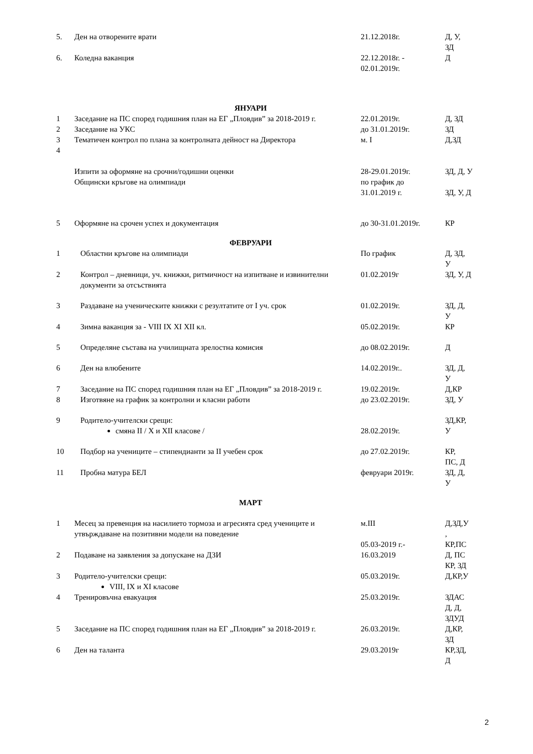| 5. | Ден на отворените врати | 21.12.2018г. | Д, У, ЗД |
| 6. | Коледна ваканция | 22.12.2018г. - 02.01.2019г. | Д |
| ЯНУАРИ | | | |
| 1 | Заседание на ПС според годишния план на ЕГ „Пловдив” за 2018-2019 г. | 22.01.2019г. | Д, ЗД |
| 2 | Заседание на УКС | до 31.01.2019г. | ЗД |
| 3 | Тематичен контрол по плана за контролната дейност на Директора | м. I | Д,ЗД |
| 4 | | | |
| | Изпити за оформяне на срочни/годишни оценки Общински кръгове на олимпиади | 28-29.01.2019г. по график до 31.01.2019 г. | ЗД, Д, У ЗД, У, Д |
| 5 | Оформяне на срочен успех и документация | до 30-31.01.2019г. | КР |
| ФЕВРУАРИ | | | |
| 1 | Областни кръгове на олимпиади | По график | Д, ЗД, У |
| 2 | Контрол – дневници, уч. книжки, ритмичност на изпитване и извинителни документи за отсъствията | 01.02.2019г | ЗД, У, Д |
| 3 | Раздаване на ученическите книжки с резултатите от I уч. срок | 01.02.2019г. | ЗД, Д, У |
| 4 | Зимна ваканция за - VIII IX XI XII кл. | 05.02.2019г. | КР |
| 5 | Определяне състава на училищната зрелостна комисия | до 08.02.2019г. | Д |
| 6 | Ден на влюбените | 14.02.2019г.. | ЗД, Д, У |
| 7 | Заседание на ПС според годишния план на ЕГ „Пловдив” за 2018-2019 г. | 19.02.2019г. | Д,КР |
| 8 | Изготвяне на график за контролни и класни работи | до 23.02.2019г. | ЗД, У |
| 9 | Родитело-учителски срещи: смяна II / X и XII класове / | 28.02.2019г. | ЗД,КР, У |
| 10 | Подбор на учениците – стипендианти за II учебен срок | до 27.02.2019г. | КР, ПС, Д |
| 11 | Пробна матура БЕЛ | февруари 2019г. | ЗД, Д, У |
| МАРТ | | | |
| 1 | Месец за превенция на насилието тормоза и агресията сред учениците и утвърждаване на позитивни модели на поведение | м.III 05.03-2019 г.- | Д,ЗД,У , КР,ПС |
| 2 | Подаване на заявления за допускане на ДЗИ | 16.03.2019 | Д, ПС КР, ЗД |
| 3 | Родитело-учителски срещи: VIII, IX и XI класове | 05.03.2019г. | Д,КР,У |
| 4 | Тренировъчна евакуация | 25.03.2019г. | ЗДАС Д, Д, ЗДУД |
| 5 | Заседание на ПС според годишния план на ЕГ „Пловдив” за 2018-2019 г. | 26.03.2019г. | Д,КР, ЗД |
| 6 | Ден на таланта | 29.03.2019г | КР,ЗД, Д |
2